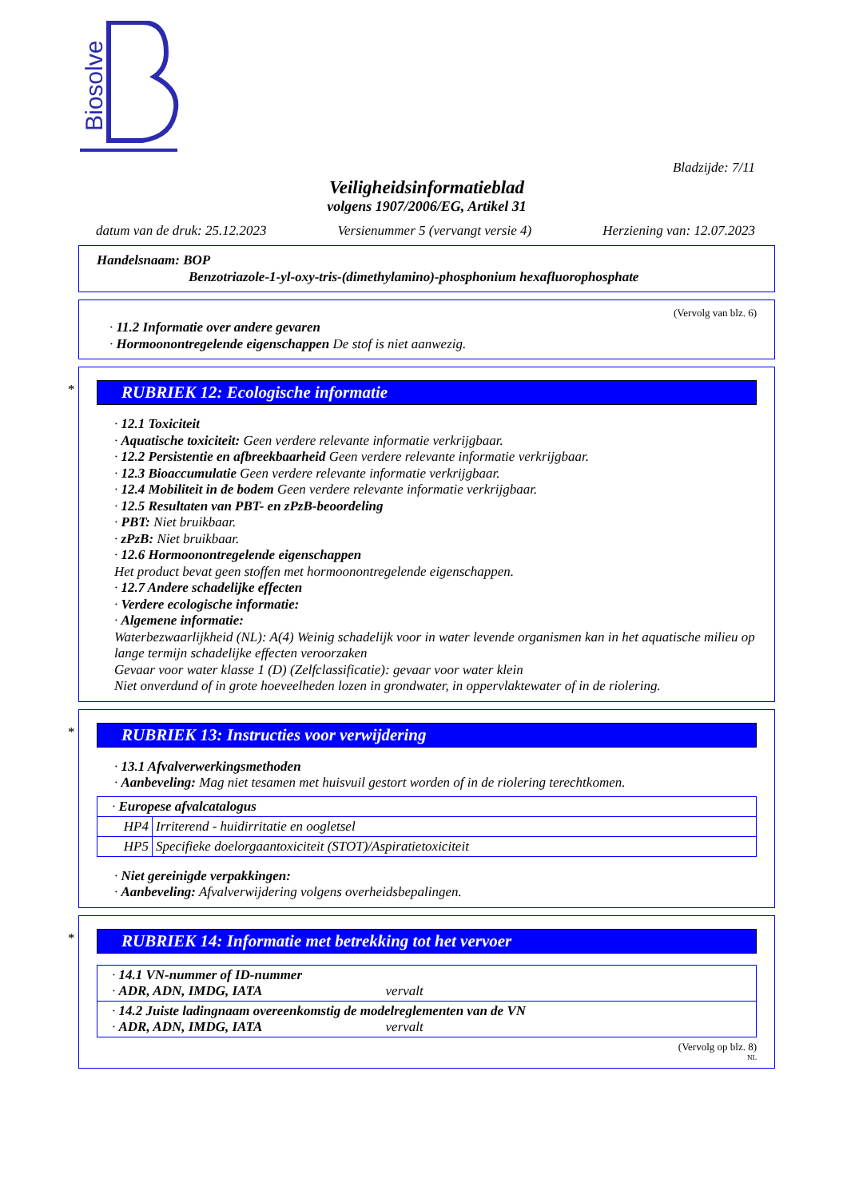Biosolve
Bladzijde: 7/11
Veiligheidsinformatieblad
volgens 1907/2006/EG, Artikel 31
datum van de druk: 25.12.2023 Versienummer 5 (vervangt versie 4) Herziening van: 12.07.2023
Handelsnaam: BOP
Benzotriazole-1-yl-oxy-tris-(dimethylamino)-phosphonium hexafluorophosphate
(Vervolg van blz. 6)
· 11.2 Informatie over andere gevaren
· Hormoonontregelende eigenschappen De stof is niet aanwezig.
*
RUBRIEK 12: Ecologische informatie
· 12.1 Toxiciteit
· Aquatische toxiciteit: Geen verdere relevante informatie verkrijgbaar.
· 12.2 Persistentie en afbreekbaarheid Geen verdere relevante informatie verkrijgbaar.
· 12.3 Bioaccumulatie Geen verdere relevante informatie verkrijgbaar.
· 12.4 Mobiliteit in de bodem Geen verdere relevante informatie verkrijgbaar.
· 12.5 Resultaten van PBT- en zPzB-beoordeling
· PBT: Niet bruikbaar.
· zPzB: Niet bruikbaar.
· 12.6 Hormoonontregelende eigenschappen
Het product bevat geen stoffen met hormoonontregelende eigenschappen.
· 12.7 Andere schadelijke effecten
· Verdere ecologische informatie:
· Algemene informatie:
Waterbezwaarlijkheid (NL): A(4) Weinig schadelijk voor in water levende organismen kan in het aquatische milieu op lange termijn schadelijke effecten veroorzaken
Gevaar voor water klasse 1 (D) (Zelfclassificatie): gevaar voor water klein
Niet onverdund of in grote hoeveelheden lozen in grondwater, in oppervlaktewater of in de riolering.
*
RUBRIEK 13: Instructies voor verwijdering
· 13.1 Afvalverwerkingsmethoden
· Aanbeveling: Mag niet tesamen met huisvuil gestort worden of in de riolering terechtkomen.
| · Europese afvalcatalogus | |
| HP4 | Irriterend - huidirritatie en oogletsel |
| HP5 | Specifieke doelorgaantoxiciteit (STOT)/Aspiratietoxiciteit |
· Niet gereinigde verpakkingen:
· Aanbeveling: Afvalverwijdering volgens overheidsbepalingen.
*
RUBRIEK 14: Informatie met betrekking tot het vervoer
| · 14.1 VN-nummer of ID-nummer · ADR, ADN, IMDG, IATA vervalt |
| · 14.2 Juiste ladingnaam overeenkomstig de modelreglementen van de VN · ADR, ADN, IMDG, IATA vervalt |
(Vervolg op blz. 8)
NL